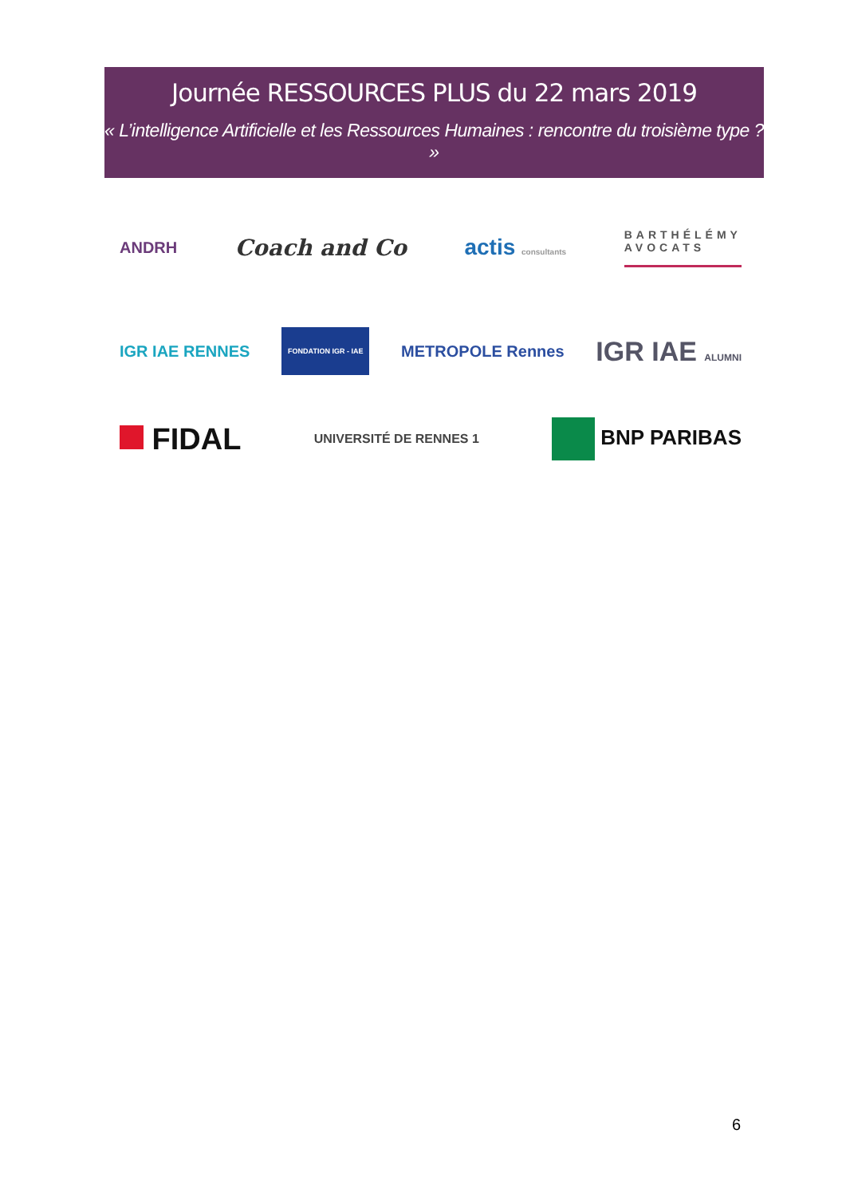Journée RESSOURCES PLUS du 22 mars 2019
« L’intelligence Artificielle et les Ressources Humaines : rencontre du troisième type ? »
ANDRH Coach and Co actis consultants BARTHÉLÉMY
AVOCATS
IGR IAE RENNES FONDATION IGR - IAE METROPOLE Rennes IGR IAE ALUMNI
FIDAL UNIVERSITÉ DE RENNES 1 BNP PARIBAS
6